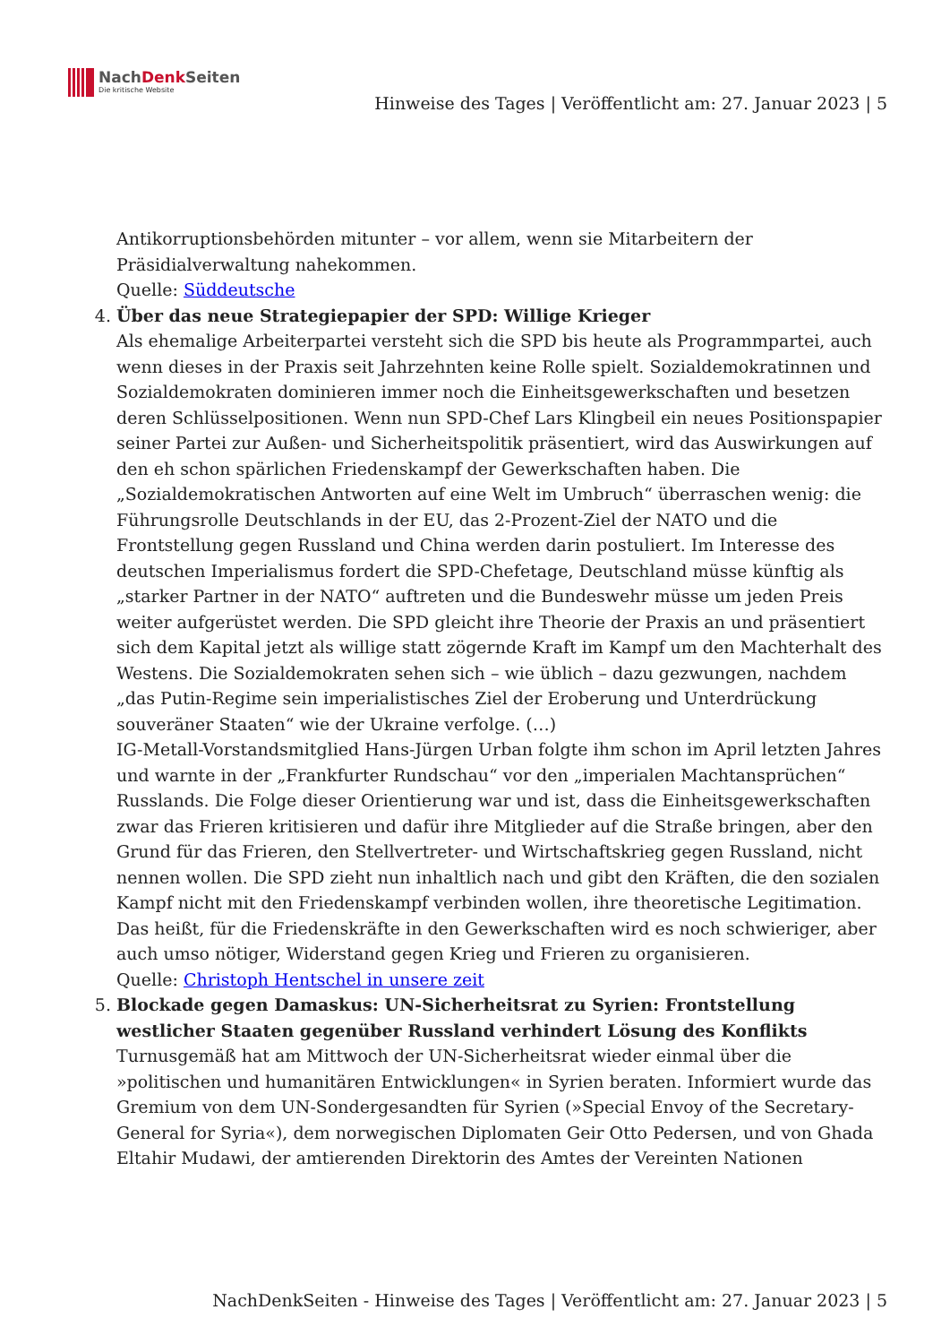NachDenk Seiten
Die kritische Website
Hinweise des Tages | Veröffentlicht am: 27. Januar 2023 | 5
Antikorruptionsbehörden mitunter – vor allem, wenn sie Mitarbeitern der Präsidialverwaltung nahekommen.
Quelle: Süddeutsche
4. Über das neue Strategiepapier der SPD: Willige Krieger
Als ehemalige Arbeiterpartei versteht sich die SPD bis heute als Programmpartei, auch wenn dieses in der Praxis seit Jahrzehnten keine Rolle spielt. Sozialdemokratinnen und Sozialdemokraten dominieren immer noch die Einheitsgewerkschaften und besetzen deren Schlüsselpositionen. Wenn nun SPD-Chef Lars Klingbeil ein neues Positionspapier seiner Partei zur Außen- und Sicherheitspolitik präsentiert, wird das Auswirkungen auf den eh schon spärlichen Friedenskampf der Gewerkschaften haben. Die „Sozialdemokratischen Antworten auf eine Welt im Umbruch“ überraschen wenig: die Führungsrolle Deutschlands in der EU, das 2-Prozent-Ziel der NATO und die Frontstellung gegen Russland und China werden darin postuliert. Im Interesse des deutschen Imperialismus fordert die SPD-Chefetage, Deutschland müsse künftig als „starker Partner in der NATO“ auftreten und die Bundeswehr müsse um jeden Preis weiter aufgerüstet werden. Die SPD gleicht ihre Theorie der Praxis an und präsentiert sich dem Kapital jetzt als willige statt zögernde Kraft im Kampf um den Machterhalt des Westens. Die Sozialdemokraten sehen sich – wie üblich – dazu gezwungen, nachdem „das Putin-Regime sein imperialistisches Ziel der Eroberung und Unterdrückung souveräner Staaten“ wie der Ukraine verfolge. (…)
IG-Metall-Vorstandsmitglied Hans-Jürgen Urban folgte ihm schon im April letzten Jahres und warnte in der „Frankfurter Rundschau“ vor den „imperialen Machtansprüchen“ Russlands. Die Folge dieser Orientierung war und ist, dass die Einheitsgewerkschaften zwar das Frieren kritisieren und dafür ihre Mitglieder auf die Straße bringen, aber den Grund für das Frieren, den Stellvertreter- und Wirtschaftskrieg gegen Russland, nicht nennen wollen. Die SPD zieht nun inhaltlich nach und gibt den Kräften, die den sozialen Kampf nicht mit den Friedenskampf verbinden wollen, ihre theoretische Legitimation. Das heißt, für die Friedenskräfte in den Gewerkschaften wird es noch schwieriger, aber auch umso nötiger, Widerstand gegen Krieg und Frieren zu organisieren.
Quelle: Christoph Hentschel in unsere zeit
5. Blockade gegen Damaskus: UN-Sicherheitsrat zu Syrien: Frontstellung westlicher Staaten gegenüber Russland verhindert Lösung des Konflikts
Turnusgemäß hat am Mittwoch der UN-Sicherheitsrat wieder einmal über die »politischen und humanitären Entwicklungen« in Syrien beraten. Informiert wurde das Gremium von dem UN-Sondergesandten für Syrien (»Special Envoy of the Secretary-General for Syria«), dem norwegischen Diplomaten Geir Otto Pedersen, und von Ghada Eltahir Mudawi, der amtierenden Direktorin des Amtes der Vereinten Nationen
NachDenkSeiten - Hinweise des Tages | Veröffentlicht am: 27. Januar 2023 | 5